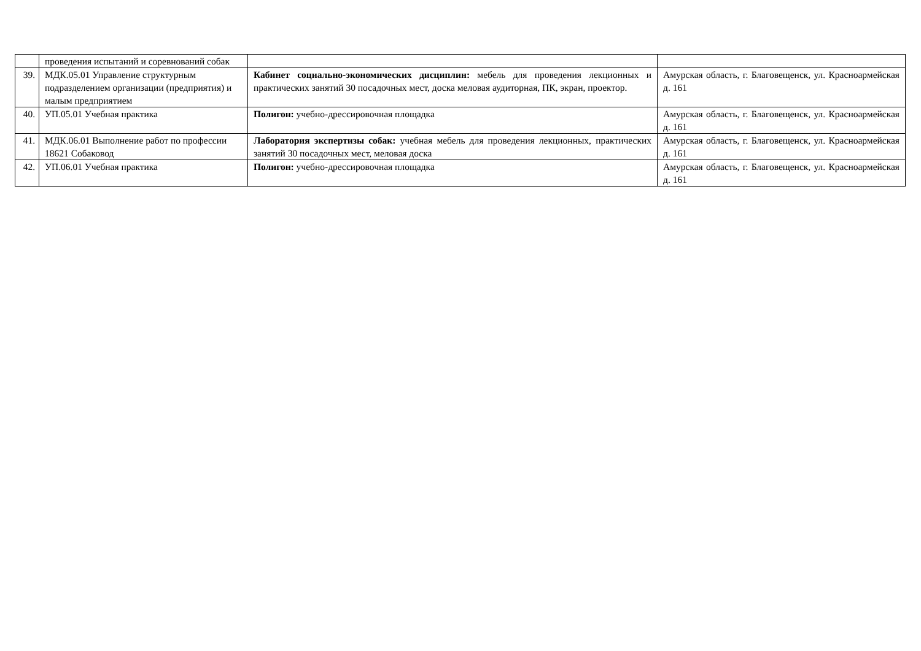| | проведения испытаний и соревнований собак | | |
| 39. | МДК.05.01 Управление структурным подразделением организации (предприятия) и малым предприятием | Кабинет социально-экономических дисциплин: мебель для проведения лекционных и практических занятий 30 посадочных мест, доска меловая аудиторная, ПК, экран, проектор. | Амурская область, г. Благовещенск, ул. Красноармейская д. 161 |
| 40. | УП.05.01 Учебная практика | Полигон: учебно-дрессировочная площадка | Амурская область, г. Благовещенск, ул. Красноармейская д. 161 |
| 41. | МДК.06.01 Выполнение работ по профессии 18621 Собаковод | Лаборатория экспертизы собак: учебная мебель для проведения лекционных, практических занятий 30 посадочных мест, меловая доска | Амурская область, г. Благовещенск, ул. Красноармейская д. 161 |
| 42. | УП.06.01 Учебная практика | Полигон: учебно-дрессировочная площадка | Амурская область, г. Благовещенск, ул. Красноармейская д. 161 |